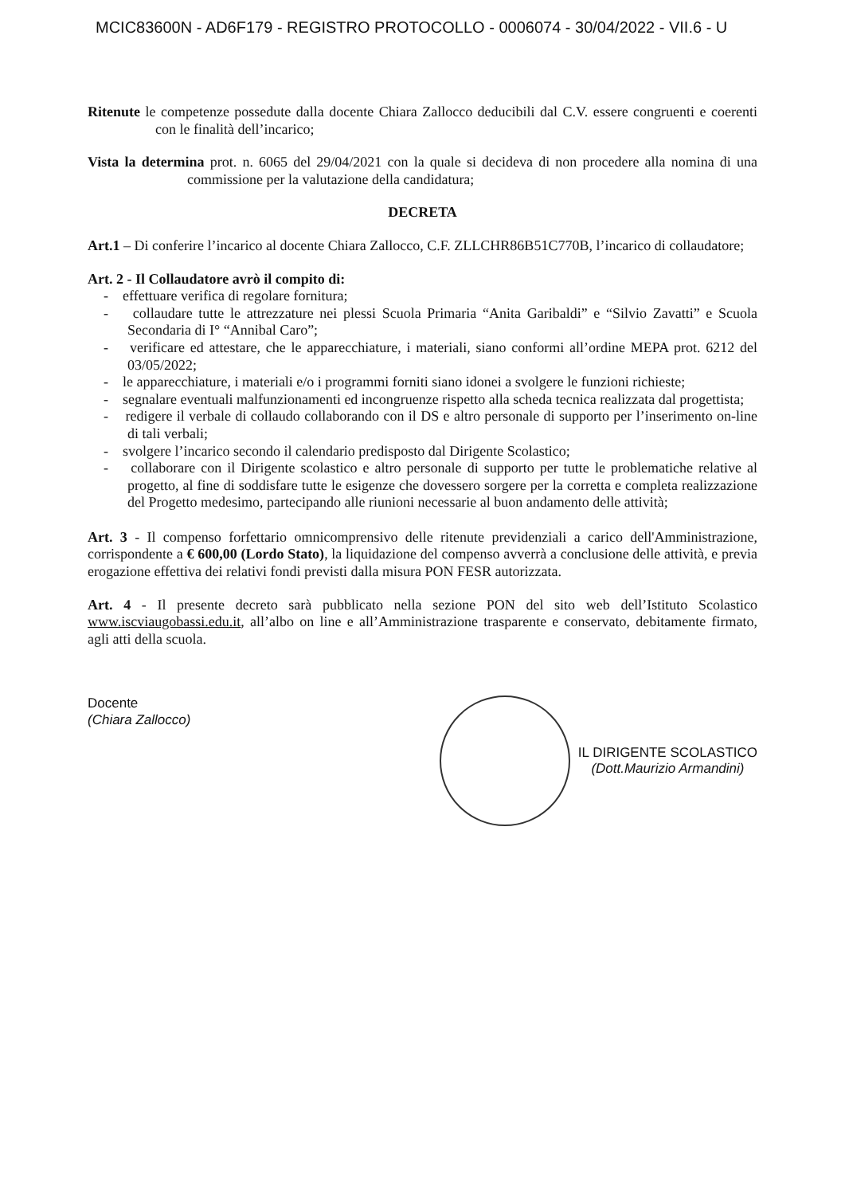MCIC83600N - AD6F179 - REGISTRO PROTOCOLLO - 0006074 - 30/04/2022 - VII.6 - U
Ritenute le competenze possedute dalla docente Chiara Zallocco deducibili dal C.V. essere congruenti e coerenti con le finalità dell’incarico;
Vista la determina prot. n. 6065 del 29/04/2021 con la quale si decideva di non procedere alla nomina di una commissione per la valutazione della candidatura;
DECRETA
Art.1 – Di conferire l’incarico al docente Chiara Zallocco, C.F. ZLLCHR86B51C770B, l’incarico di collaudatore;
Art. 2 - Il Collaudatore avrò il compito di:
- effettuare verifica di regolare fornitura;
- collaudare tutte le attrezzature nei plessi Scuola Primaria “Anita Garibaldi” e “Silvio Zavatti” e Scuola Secondaria di I° “Annibal Caro”;
- verificare ed attestare, che le apparecchiature, i materiali, siano conformi all’ordine MEPA prot. 6212 del 03/05/2022;
- le apparecchiature, i materiali e/o i programmi forniti siano idonei a svolgere le funzioni richieste;
- segnalare eventuali malfunzionamenti ed incongruenze rispetto alla scheda tecnica realizzata dal progettista;
- redigere il verbale di collaudo collaborando con il DS e altro personale di supporto per l’inserimento on-line di tali verbali;
- svolgere l’incarico secondo il calendario predisposto dal Dirigente Scolastico;
- collaborare con il Dirigente scolastico e altro personale di supporto per tutte le problematiche relative al progetto, al fine di soddisfare tutte le esigenze che dovessero sorgere per la corretta e completa realizzazione del Progetto medesimo, partecipando alle riunioni necessarie al buon andamento delle attività;
Art. 3 - Il compenso forfettario omnicomprensivo delle ritenute previdenziali a carico dell'Amministrazione, corrispondente a € 600,00 (Lordo Stato), la liquidazione del compenso avverrà a conclusione delle attività, e previa erogazione effettiva dei relativi fondi previsti dalla misura PON FESR autorizzata.
Art. 4 - Il presente decreto sarà pubblicato nella sezione PON del sito web dell’Istituto Scolastico www.iscviaugobassi.edu.it, all’albo on line e all’Amministrazione trasparente e conservato, debitamente firmato, agli atti della scuola.
Docente
(Chiara Zallocco)
IL DIRIGENTE SCOLASTICO
(Dott.Maurizio Armandini)